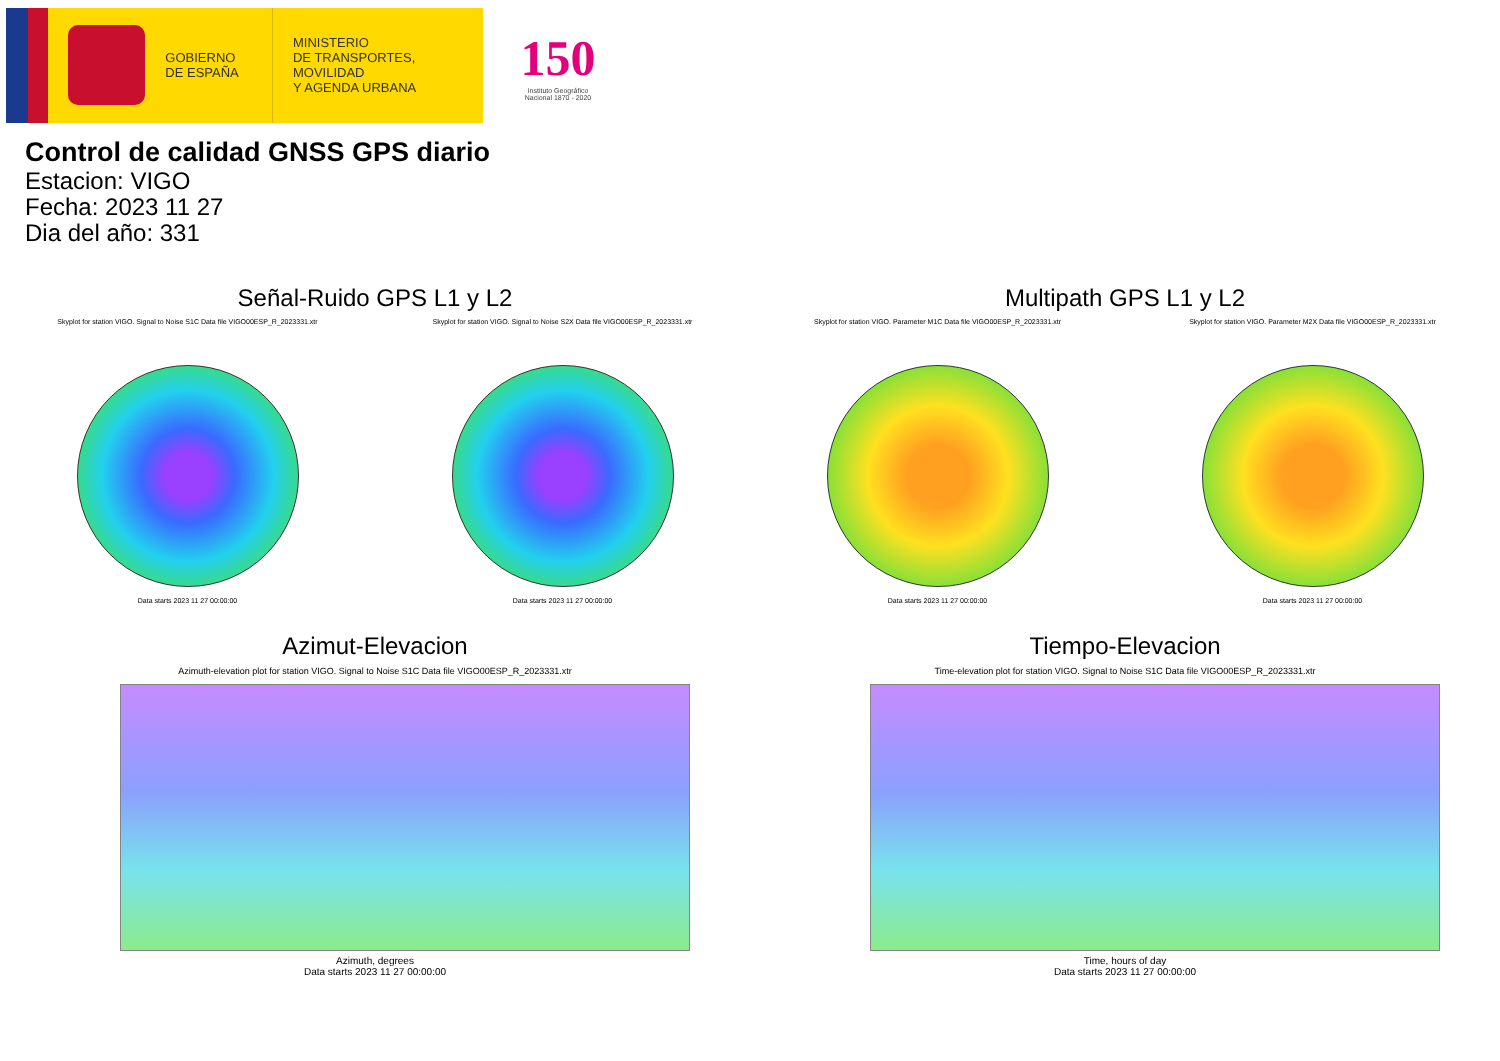GOBIERNO
DE ESPAÑA
MINISTERIO
DE TRANSPORTES, MOVILIDAD
Y AGENDA URBANA
150
Instituto Geográfico
Nacional 1870 - 2020
Control de calidad GNSS GPS diario
Estacion: VIGO
Fecha: 2023 11 27
Dia del año: 331
Señal-Ruido GPS L1 y L2
Skyplot for station VIGO. Signal to Noise S1C Data file VIGO00ESP_R_2023331.xtr
Data starts 2023 11 27 00:00:00
Skyplot for station VIGO. Signal to Noise S2X Data file VIGO00ESP_R_2023331.xtr
Data starts 2023 11 27 00:00:00
Multipath GPS L1 y L2
Skyplot for station VIGO. Parameter M1C Data file VIGO00ESP_R_2023331.xtr
Data starts 2023 11 27 00:00:00
Skyplot for station VIGO. Parameter M2X Data file VIGO00ESP_R_2023331.xtr
Data starts 2023 11 27 00:00:00
Azimut-Elevacion
Azimuth-elevation plot for station VIGO. Signal to Noise S1C Data file VIGO00ESP_R_2023331.xtr
Azimuth, degrees
Data starts 2023 11 27 00:00:00
Tiempo-Elevacion
Time-elevation plot for station VIGO. Signal to Noise S1C Data file VIGO00ESP_R_2023331.xtr
Time, hours of day
Data starts 2023 11 27 00:00:00